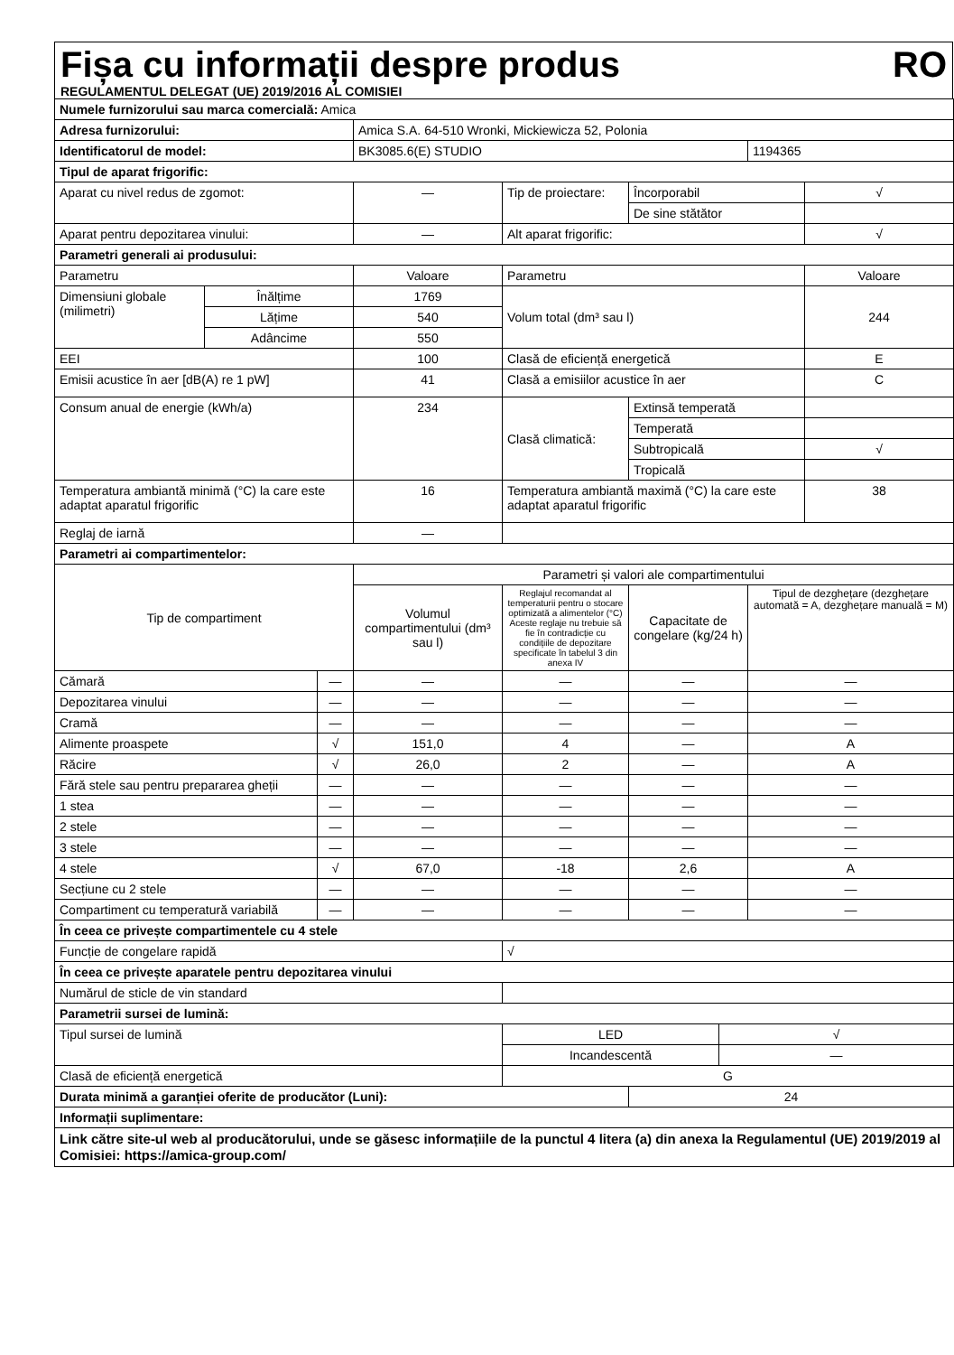Fișa cu informații despre produs RO
REGULAMENTUL DELEGAT (UE) 2019/2016 AL COMISIEI
| Numele furnizorului sau marca comercială: Amica | | | | | | | | |
| Adresa furnizorului: | | | Amica S.A. 64-510 Wronki, Mickiewicza 52, Polonia | | | | | |
| Identificatorul de model: | | | BK3085.6(E) STUDIO | | | | 1194365 | |
| Tipul de aparat frigorific: | | | | | | | | |
| Aparat cu nivel redus de zgomot: | | | — | Tip de proiectare: | Încorporabil | | | √ |
| | | | | | De sine stătător | | | |
| Aparat pentru depozitarea vinului: | | | — | Alt aparat frigorific: | | | | √ |
| Parametri generali ai produsului: | | | | | | | | |
| Parametru | | | Valoare | Parametru | | | | Valoare |
| Dimensiuni globale (milimetri) | Înălțime | | 1769 | Volum total (dm³ sau l) | | | | 244 |
| | Lățime | | 540 | | | | | |
| | Adâncime | | 550 | | | | | |
| EEI | | | 100 | Clasă de eficiență energetică | | | | E |
| Emisii acustice în aer [dB(A) re 1 pW] | | | 41 | Clasă a emisiilor acustice în aer | | | | C |
| Consum anual de energie (kWh/a) | | | 234 | Clasă climatică: | Extinsă temperată | | | |
| | | | | | Temperată | | | |
| | | | | | Subtropicală | | | √ |
| | | | | | Tropicală | | | |
| Temperatura ambiantă minimă (°C) la care este adaptat aparatul frigorific | | | 16 | Temperatura ambiantă maximă (°C) la care este adaptat aparatul frigorific | | | | 38 |
| Reglaj de iarnă | | | — | | | | | |
| Parametri ai compartimentelor: | | | | | | | | |
| Tip de compartiment | | | Parametri și valori ale compartimentului | | | | | |
| | | | Volumul compartimentului (dm³ sau l) | Reglajul recomandat al temperaturii pentru o stocare optimizată a alimentelor (°C) Aceste reglaje nu trebuie să fie în contradicție cu condițiile de depozitare specificate în tabelul 3 din anexa IV | Capacitate de congelare (kg/24 h) | | Tipul de dezghețare (dezghețare automată = A, dezghețare manuală = M) | |
| Cămară | | — | — | — | — | | — | |
| Depozitarea vinului | | — | — | — | — | | — | |
| Cramă | | — | — | — | — | | — | |
| Alimente proaspete | | √ | 151,0 | 4 | — | | A | |
| Răcire | | √ | 26,0 | 2 | — | | A | |
| Fără stele sau pentru prepararea gheții | | — | — | — | — | | — | |
| 1 stea | | — | — | — | — | | — | |
| 2 stele | | — | — | — | — | | — | |
| 3 stele | | — | — | — | — | | — | |
| 4 stele | | √ | 67,0 | -18 | 2,6 | | A | |
| Secțiune cu 2 stele | | — | — | — | — | | — | |
| Compartiment cu temperatură variabilă | | — | — | — | — | | — | |
| În ceea ce privește compartimentele cu 4 stele | | | | | | | | |
| Funcție de congelare rapidă | | | | √ | | | | |
| În ceea ce privește aparatele pentru depozitarea vinului | | | | | | | | |
| Numărul de sticle de vin standard | | | | | | | | |
| Parametrii sursei de lumină: | | | | | | | | |
| Tipul sursei de lumină | | | | LED | | √ | | |
| | | | | Incandescentă | | — | | |
| Clasă de eficiență energetică | | | | G | | | | |
| Durata minimă a garanției oferite de producător (Luni): | | | | | 24 | | | |
| Informații suplimentare: | | | | | | | | |
| Link către site-ul web al producătorului, unde se găsesc informațiile de la punctul 4 litera (a) din anexa la Regulamentul (UE) 2019/2019 al Comisiei: https://amica-group.com/ | | | | | | | | |